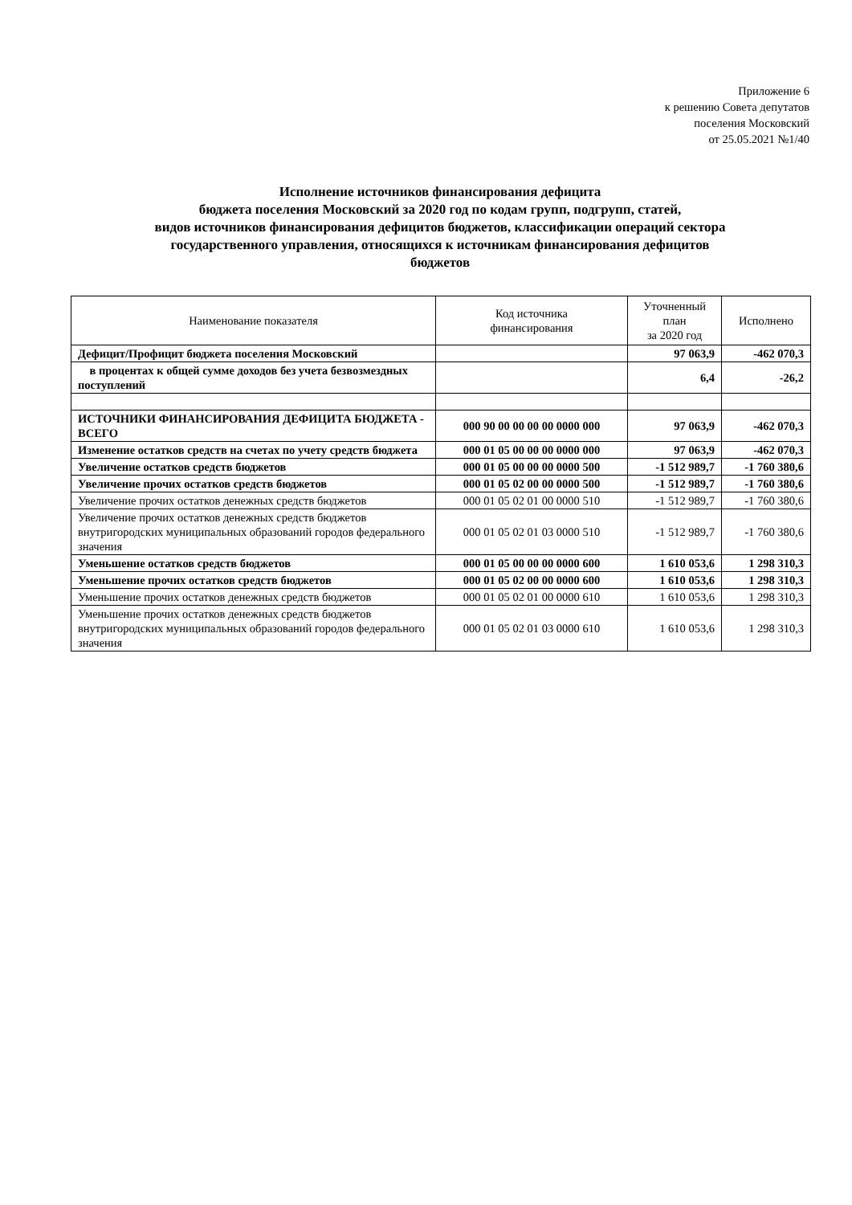Приложение 6
к решению Совета депутатов
поселения Московский
от 25.05.2021 №1/40
Исполнение источников финансирования дефицита
бюджета поселения Московский за 2020 год по кодам групп, подгрупп, статей,
видов источников финансирования дефицитов бюджетов, классификации операций сектора
государственного управления, относящихся к источникам финансирования дефицитов
бюджетов
| Наименование показателя | Код источника финансирования | Уточненный план за 2020 год | Исполнено |
| --- | --- | --- | --- |
| Дефицит/Профицит бюджета поселения Московский | | 97 063,9 | -462 070,3 |
| в процентах к общей сумме доходов без учета безвозмездных поступлений | | 6,4 | -26,2 |
| ИСТОЧНИКИ ФИНАНСИРОВАНИЯ ДЕФИЦИТА БЮДЖЕТА - ВСЕГО | 000 90 00 00 00 00 0000 000 | 97 063,9 | -462 070,3 |
| Изменение остатков средств на счетах по учету средств бюджета | 000 01 05 00 00 00 0000 000 | 97 063,9 | -462 070,3 |
| Увеличение остатков средств бюджетов | 000 01 05 00 00 00 0000 500 | -1 512 989,7 | -1 760 380,6 |
| Увеличение прочих остатков средств бюджетов | 000 01 05 02 00 00 0000 500 | -1 512 989,7 | -1 760 380,6 |
| Увеличение прочих остатков денежных средств бюджетов | 000 01 05 02 01 00 0000 510 | -1 512 989,7 | -1 760 380,6 |
| Увеличение прочих остатков денежных средств бюджетов внутригородских муниципальных образований городов федерального значения | 000 01 05 02 01 03 0000 510 | -1 512 989,7 | -1 760 380,6 |
| Уменьшение остатков средств бюджетов | 000 01 05 00 00 00 0000 600 | 1 610 053,6 | 1 298 310,3 |
| Уменьшение прочих остатков средств бюджетов | 000 01 05 02 00 00 0000 600 | 1 610 053,6 | 1 298 310,3 |
| Уменьшение прочих остатков денежных средств бюджетов | 000 01 05 02 01 00 0000 610 | 1 610 053,6 | 1 298 310,3 |
| Уменьшение прочих остатков денежных средств бюджетов внутригородских муниципальных образований городов федерального значения | 000 01 05 02 01 03 0000 610 | 1 610 053,6 | 1 298 310,3 |